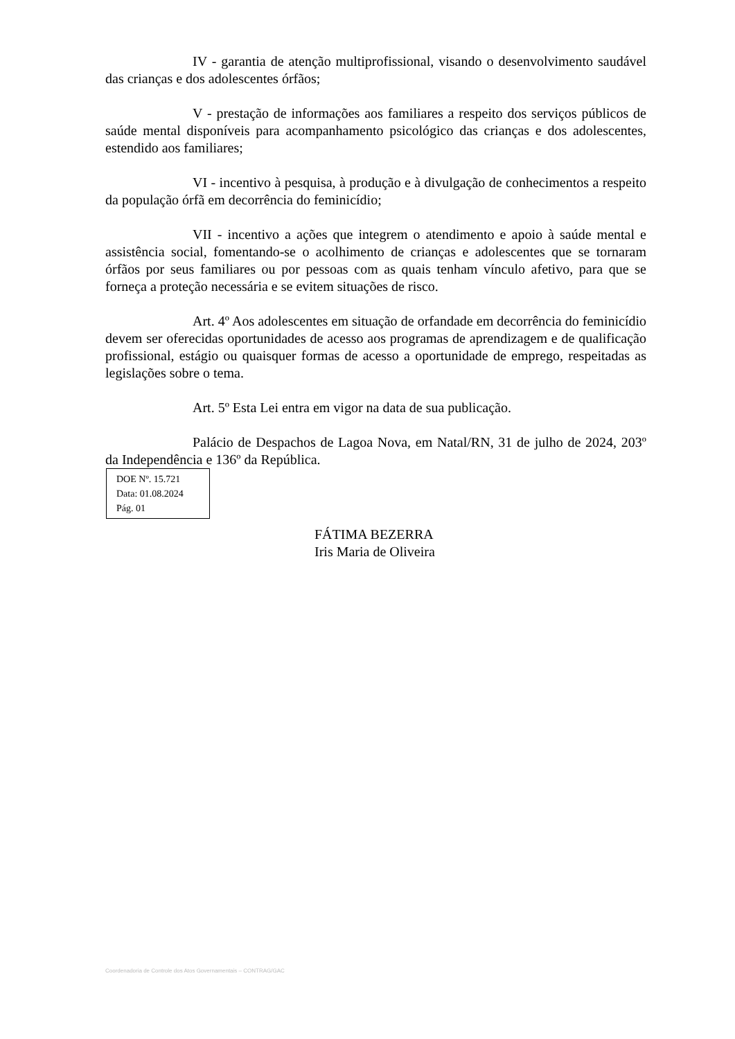IV - garantia de atenção multiprofissional, visando o desenvolvimento saudável das crianças e dos adolescentes órfãos;
V - prestação de informações aos familiares a respeito dos serviços públicos de saúde mental disponíveis para acompanhamento psicológico das crianças e dos adolescentes, estendido aos familiares;
VI - incentivo à pesquisa, à produção e à divulgação de conhecimentos a respeito da população órfã em decorrência do feminicídio;
VII - incentivo a ações que integrem o atendimento e apoio à saúde mental e assistência social, fomentando-se o acolhimento de crianças e adolescentes que se tornaram órfãos por seus familiares ou por pessoas com as quais tenham vínculo afetivo, para que se forneça a proteção necessária e se evitem situações de risco.
Art. 4º Aos adolescentes em situação de orfandade em decorrência do feminicídio devem ser oferecidas oportunidades de acesso aos programas de aprendizagem e de qualificação profissional, estágio ou quaisquer formas de acesso a oportunidade de emprego, respeitadas as legislações sobre o tema.
Art. 5º Esta Lei entra em vigor na data de sua publicação.
Palácio de Despachos de Lagoa Nova, em Natal/RN, 31 de julho de 2024, 203º da Independência e 136º da República.
DOE Nº. 15.721
Data: 01.08.2024
Pág. 01
FÁTIMA BEZERRA
Iris Maria de Oliveira
Coordenadoria de Controle dos Atos Governamentais – CONTRAG/GAC